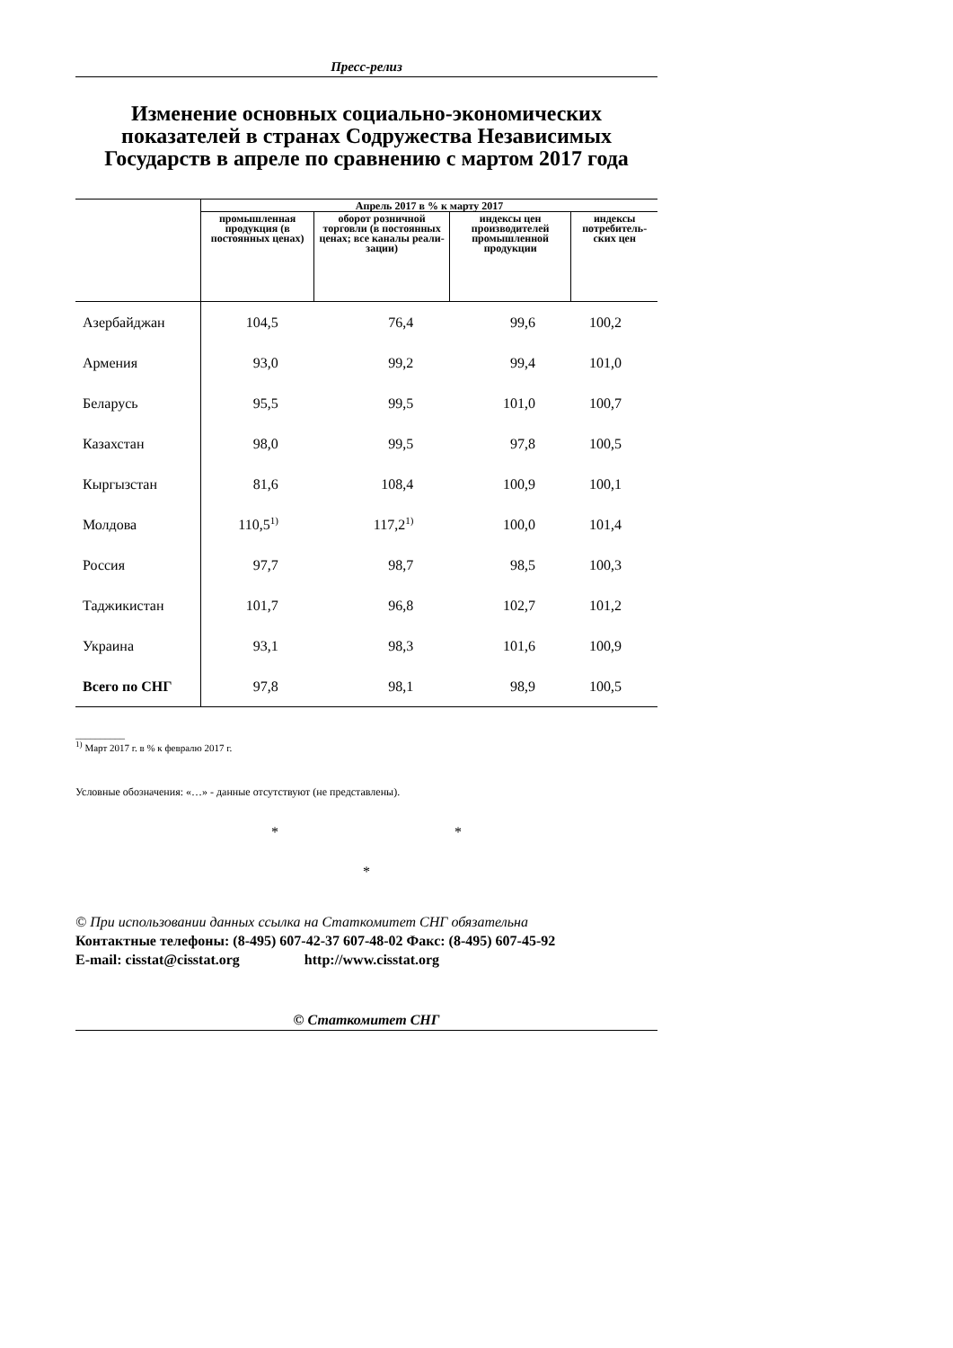Пресс-релиз
Изменение основных социально-экономических показателей в странах Содружества Независимых Государств в апреле по сравнению с мартом 2017 года
| | Апрель 2017 в % к марту 2017 | | | |
| --- | --- | --- | --- | --- |
| | промышленная продукция (в постоянных ценах) | оборот розничной торговли (в постоянных ценах; все каналы реали-зации) | индексы цен производителей промышленной продукции | индексы потребитель-ских цен |
| Азербайджан | 104,5 | 76,4 | 99,6 | 100,2 |
| Армения | 93,0 | 99,2 | 99,4 | 101,0 |
| Беларусь | 95,5 | 99,5 | 101,0 | 100,7 |
| Казахстан | 98,0 | 99,5 | 97,8 | 100,5 |
| Кыргызстан | 81,6 | 108,4 | 100,9 | 100,1 |
| Молдова | 110,5<sup>1)</sup> | 117,2<sup>1)</sup> | 100,0 | 101,4 |
| Россия | 97,7 | 98,7 | 98,5 | 100,3 |
| Таджикистан | 101,7 | 96,8 | 102,7 | 101,2 |
| Украина | 93,1 | 98,3 | 101,6 | 100,9 |
| Всего по СНГ | 97,8 | 98,1 | 98,9 | 100,5 |
__________
<sup>1)</sup> Март 2017 г. в % к февралю 2017 г.
Условные обозначения: «…» - данные отсутствуют (не представлены).
* *
*
© При использовании данных ссылка на Статкомитет СНГ обязательна
Контактные телефоны: (8-495) 607-42-37 607-48-02 Факс: (8-495) 607-45-92
E-mail: cisstat@cisstat.org http://www.cisstat.org
© Статкомитет СНГ